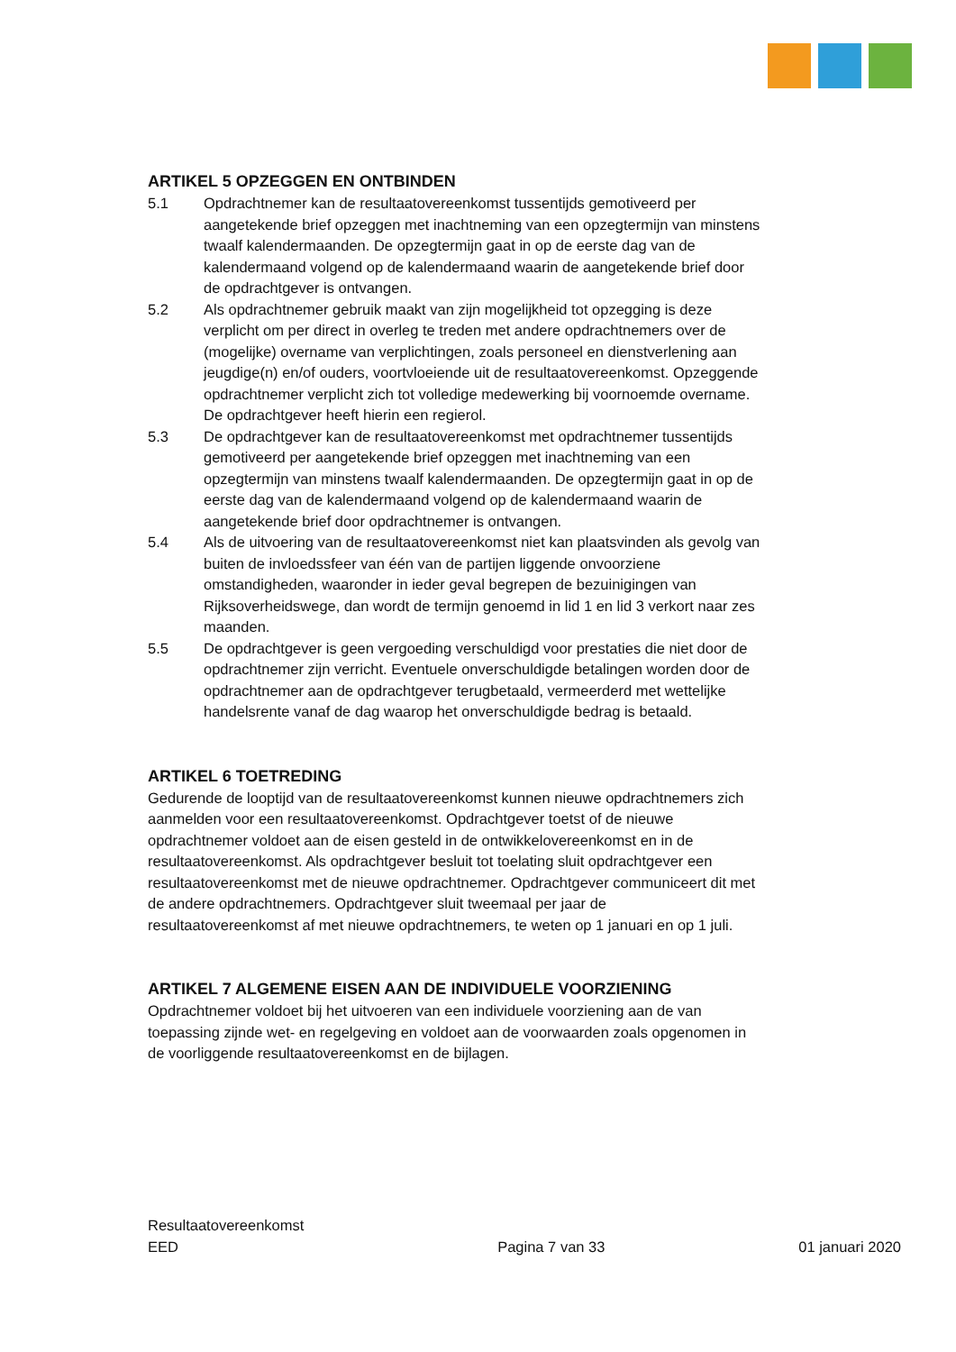ARTIKEL 5 OPZEGGEN EN ONTBINDEN
5.1 Opdrachtnemer kan de resultaatovereenkomst tussentijds gemotiveerd per aangetekende brief opzeggen met inachtneming van een opzegtermijn van minstens twaalf kalendermaanden. De opzegtermijn gaat in op de eerste dag van de kalendermaand volgend op de kalendermaand waarin de aangetekende brief door de opdrachtgever is ontvangen.
5.2 Als opdrachtnemer gebruik maakt van zijn mogelijkheid tot opzegging is deze verplicht om per direct in overleg te treden met andere opdrachtnemers over de (mogelijke) overname van verplichtingen, zoals personeel en dienstverlening aan jeugdige(n) en/of ouders, voortvloeiende uit de resultaatovereenkomst. Opzeggende opdrachtnemer verplicht zich tot volledige medewerking bij voornoemde overname. De opdrachtgever heeft hierin een regierol.
5.3 De opdrachtgever kan de resultaatovereenkomst met opdrachtnemer tussentijds gemotiveerd per aangetekende brief opzeggen met inachtneming van een opzegtermijn van minstens twaalf kalendermaanden. De opzegtermijn gaat in op de eerste dag van de kalendermaand volgend op de kalendermaand waarin de aangetekende brief door opdrachtnemer is ontvangen.
5.4 Als de uitvoering van de resultaatovereenkomst niet kan plaatsvinden als gevolg van buiten de invloedssfeer van één van de partijen liggende onvoorziene omstandigheden, waaronder in ieder geval begrepen de bezuinigingen van Rijksoverheidswege, dan wordt de termijn genoemd in lid 1 en lid 3 verkort naar zes maanden.
5.5 De opdrachtgever is geen vergoeding verschuldigd voor prestaties die niet door de opdrachtnemer zijn verricht. Eventuele onverschuldigde betalingen worden door de opdrachtnemer aan de opdrachtgever terugbetaald, vermeerderd met wettelijke handelsrente vanaf de dag waarop het onverschuldigde bedrag is betaald.
ARTIKEL 6 TOETREDING
Gedurende de looptijd van de resultaatovereenkomst kunnen nieuwe opdrachtnemers zich aanmelden voor een resultaatovereenkomst. Opdrachtgever toetst of de nieuwe opdrachtnemer voldoet aan de eisen gesteld in de ontwikkelovereenkomst en in de resultaatovereenkomst. Als opdrachtgever besluit tot toelating sluit opdrachtgever een resultaatovereenkomst met de nieuwe opdrachtnemer. Opdrachtgever communiceert dit met de andere opdrachtnemers. Opdrachtgever sluit tweemaal per jaar de resultaatovereenkomst af met nieuwe opdrachtnemers, te weten op 1 januari en op 1 juli.
ARTIKEL 7 ALGEMENE EISEN AAN DE INDIVIDUELE VOORZIENING
Opdrachtnemer voldoet bij het uitvoeren van een individuele voorziening aan de van toepassing zijnde wet- en regelgeving en voldoet aan de voorwaarden zoals opgenomen in de voorliggende resultaatovereenkomst en de bijlagen.
Resultaatovereenkomst
EED
Pagina 7 van 33
01 januari 2020